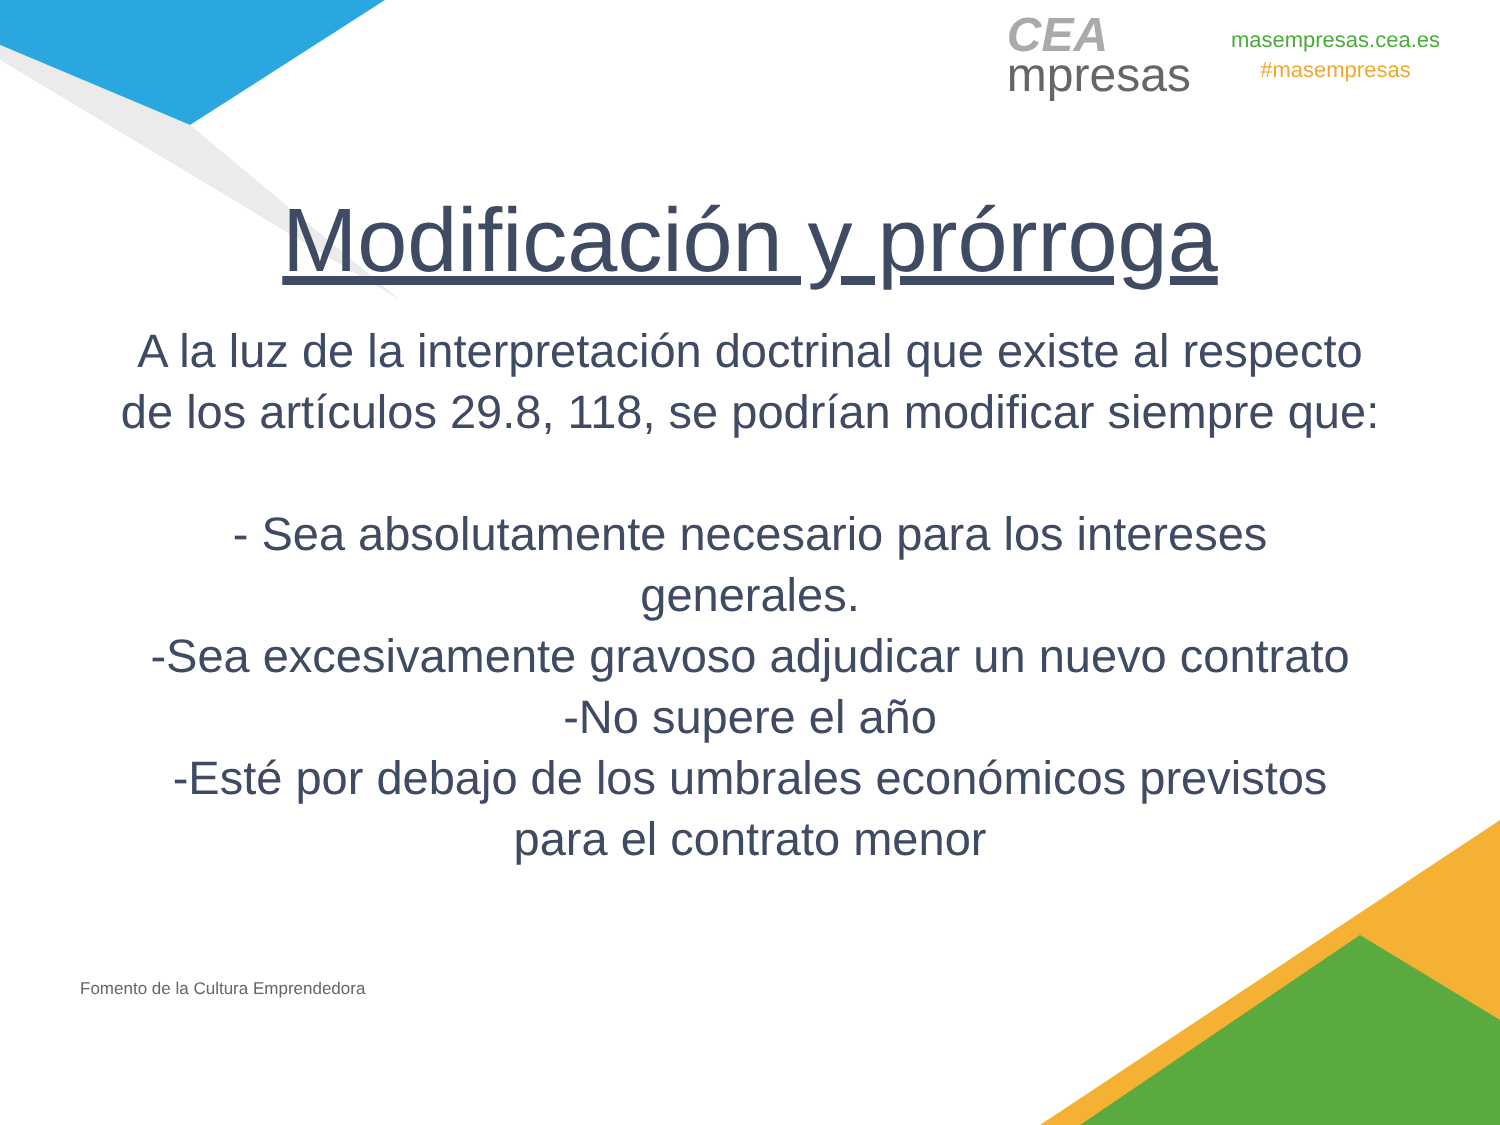CEA
mpresas
masempresas.cea.es
#masempresas
Modificación y prórroga
A la luz de la interpretación doctrinal que existe al respecto de los artículos 29.8, 118, se podrían modificar siempre que:
- Sea absolutamente necesario para los intereses generales.
-Sea excesivamente gravoso adjudicar un nuevo contrato
-No supere el año
-Esté por debajo de los umbrales económicos previstos para el contrato menor
Fomento de la Cultura Emprendedora